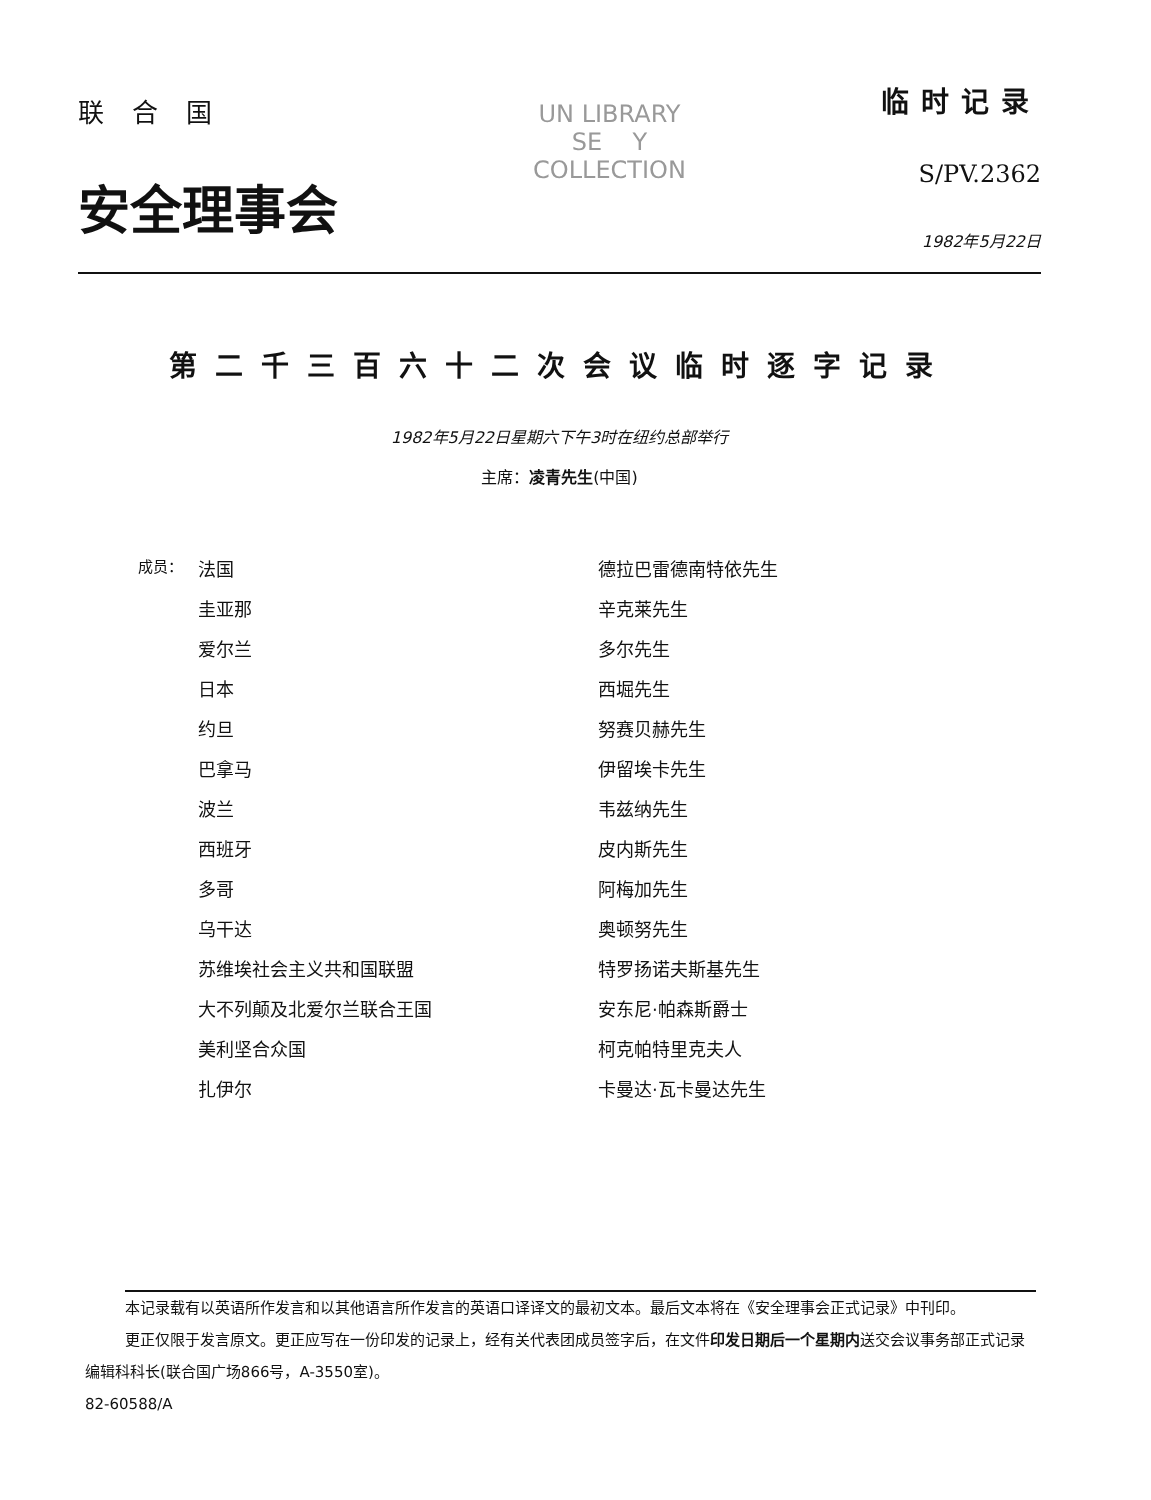联合国
安全理事会
UN LIBRARY
SE Y
COLLECTION
临时记录
S/PV.2362
1982年5月22日
第二千三百六十二次会议临时逐字记录
1982年5月22日星期六下午3时在纽约总部举行
主席：凌青先生(中国)
| 成员： | 法国 | 德拉巴雷德南特依先生 |
| | 圭亚那 | 辛克莱先生 |
| | 爱尔兰 | 多尔先生 |
| | 日本 | 西堀先生 |
| | 约旦 | 努赛贝赫先生 |
| | 巴拿马 | 伊留埃卡先生 |
| | 波兰 | 韦兹纳先生 |
| | 西班牙 | 皮内斯先生 |
| | 多哥 | 阿梅加先生 |
| | 乌干达 | 奥顿努先生 |
| | 苏维埃社会主义共和国联盟 | 特罗扬诺夫斯基先生 |
| | 大不列颠及北爱尔兰联合王国 | 安东尼·帕森斯爵士 |
| | 美利坚合众国 | 柯克帕特里克夫人 |
| | 扎伊尔 | 卡曼达·瓦卡曼达先生 |
本记录载有以英语所作发言和以其他语言所作发言的英语口译译文的最初文本。最后文本将在《安全理事会正式记录》中刊印。
更正仅限于发言原文。更正应写在一份印发的记录上，经有关代表团成员签字后，在文件印发日期后一个星期内送交会议事务部正式记录编辑科科长(联合国广场866号，A-3550室)。
82-60588/A